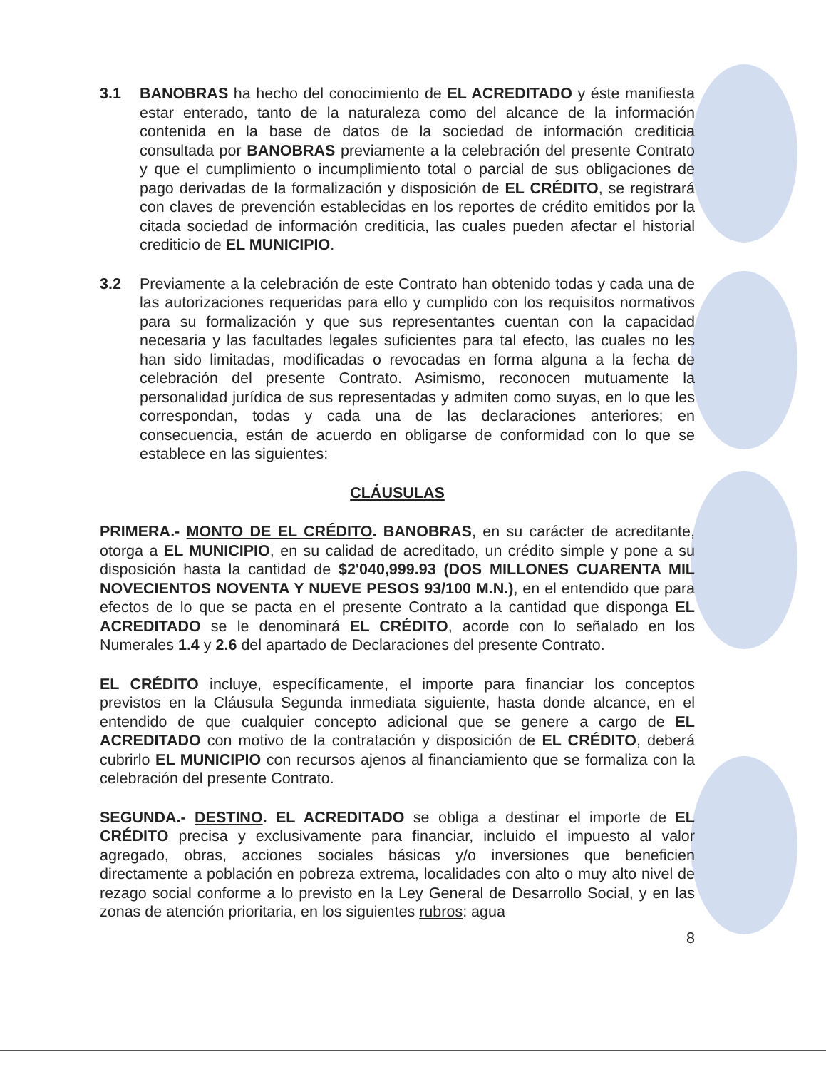3.1 BANOBRAS ha hecho del conocimiento de EL ACREDITADO y éste manifiesta estar enterado, tanto de la naturaleza como del alcance de la información contenida en la base de datos de la sociedad de información crediticia consultada por BANOBRAS previamente a la celebración del presente Contrato y que el cumplimiento o incumplimiento total o parcial de sus obligaciones de pago derivadas de la formalización y disposición de EL CRÉDITO, se registrará con claves de prevención establecidas en los reportes de crédito emitidos por la citada sociedad de información crediticia, las cuales pueden afectar el historial crediticio de EL MUNICIPIO.
3.2 Previamente a la celebración de este Contrato han obtenido todas y cada una de las autorizaciones requeridas para ello y cumplido con los requisitos normativos para su formalización y que sus representantes cuentan con la capacidad necesaria y las facultades legales suficientes para tal efecto, las cuales no les han sido limitadas, modificadas o revocadas en forma alguna a la fecha de celebración del presente Contrato. Asimismo, reconocen mutuamente la personalidad jurídica de sus representadas y admiten como suyas, en lo que les correspondan, todas y cada una de las declaraciones anteriores; en consecuencia, están de acuerdo en obligarse de conformidad con lo que se establece en las siguientes:
CLÁUSULAS
PRIMERA.- MONTO DE EL CRÉDITO. BANOBRAS, en su carácter de acreditante, otorga a EL MUNICIPIO, en su calidad de acreditado, un crédito simple y pone a su disposición hasta la cantidad de $2'040,999.93 (DOS MILLONES CUARENTA MIL NOVECIENTOS NOVENTA Y NUEVE PESOS 93/100 M.N.), en el entendido que para efectos de lo que se pacta en el presente Contrato a la cantidad que disponga EL ACREDITADO se le denominará EL CRÉDITO, acorde con lo señalado en los Numerales 1.4 y 2.6 del apartado de Declaraciones del presente Contrato.
EL CRÉDITO incluye, específicamente, el importe para financiar los conceptos previstos en la Cláusula Segunda inmediata siguiente, hasta donde alcance, en el entendido de que cualquier concepto adicional que se genere a cargo de EL ACREDITADO con motivo de la contratación y disposición de EL CRÉDITO, deberá cubrirlo EL MUNICIPIO con recursos ajenos al financiamiento que se formaliza con la celebración del presente Contrato.
SEGUNDA.- DESTINO. EL ACREDITADO se obliga a destinar el importe de EL CRÉDITO precisa y exclusivamente para financiar, incluido el impuesto al valor agregado, obras, acciones sociales básicas y/o inversiones que beneficien directamente a población en pobreza extrema, localidades con alto o muy alto nivel de rezago social conforme a lo previsto en la Ley General de Desarrollo Social, y en las zonas de atención prioritaria, en los siguientes rubros: agua
8